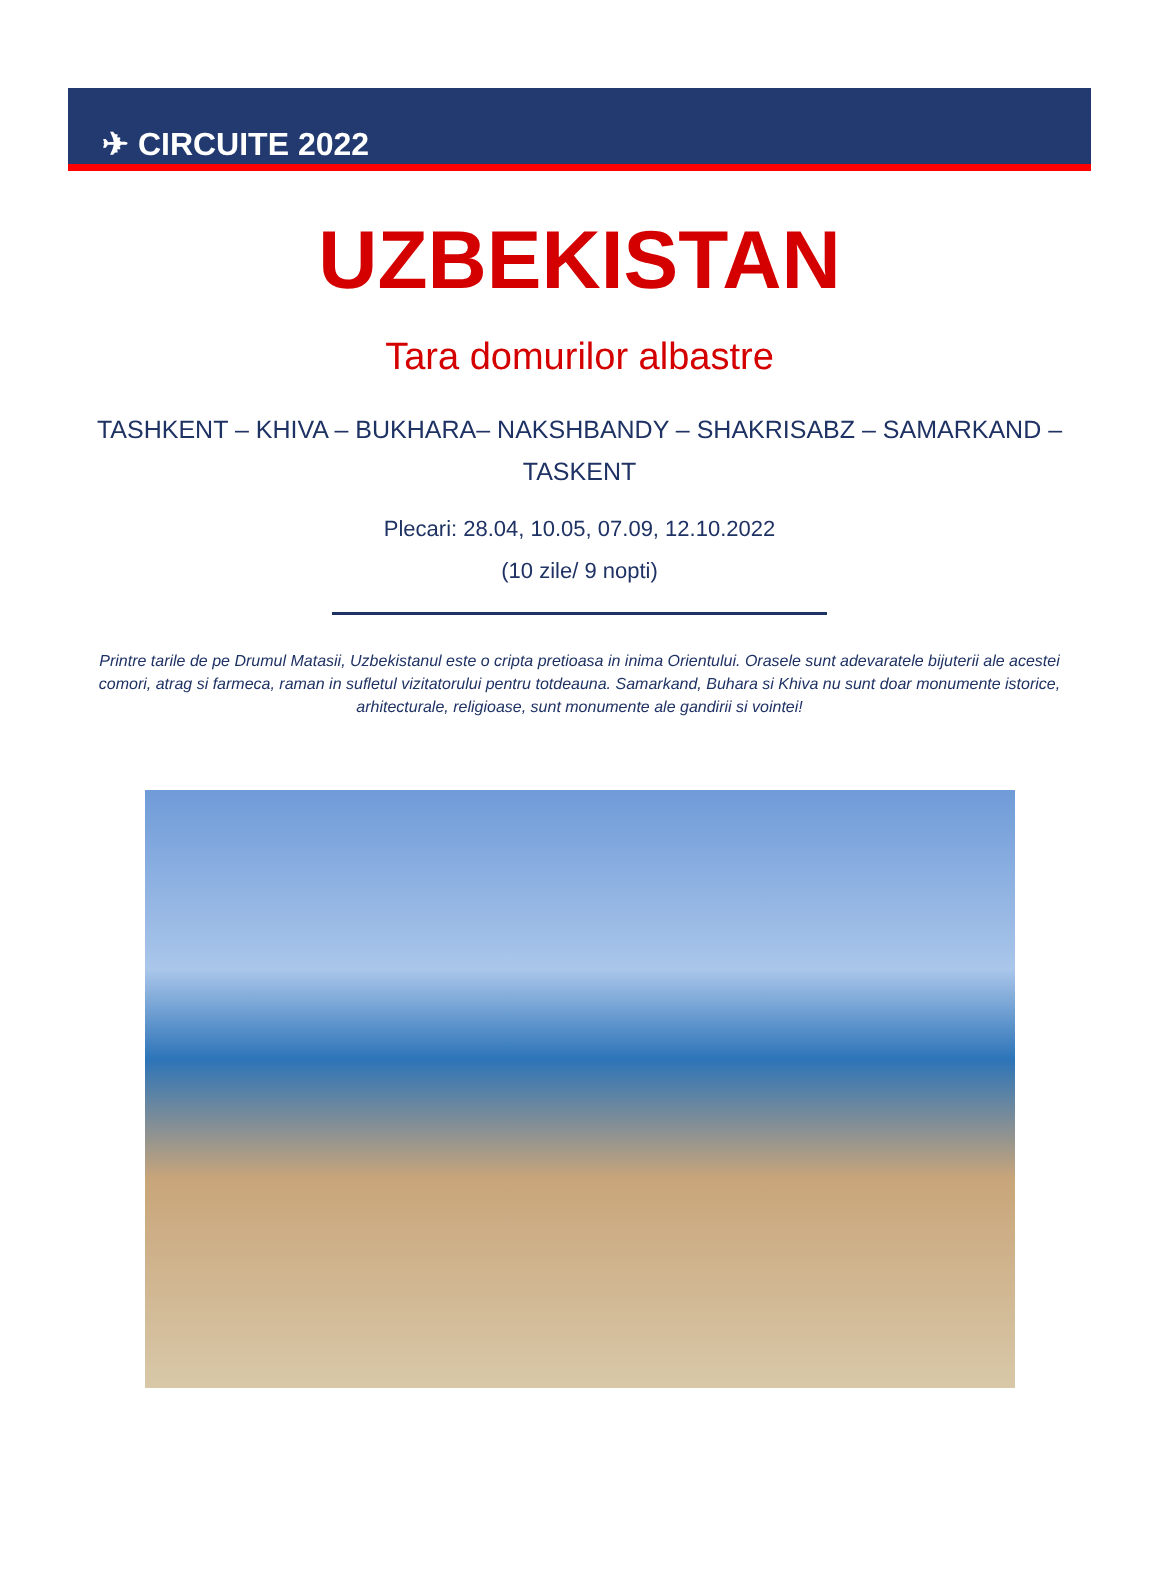✈ CIRCUITE 2022
UZBEKISTAN
Tara domurilor albastre
TASHKENT – KHIVA – BUKHARA– NAKSHBANDY – SHAKRISABZ – SAMARKAND – TASKENT
Plecari: 28.04, 10.05, 07.09, 12.10.2022
(10 zile/ 9 nopti)
Printre tarile de pe Drumul Matasii, Uzbekistanul este o cripta pretioasa in inima Orientului. Orasele sunt adevaratele bijuterii ale acestei comori, atrag si farmeca, raman in sufletul vizitatorului pentru totdeauna. Samarkand, Buhara si Khiva nu sunt doar monumente istorice, arhitecturale, religioase, sunt monumente ale gandirii si vointei!